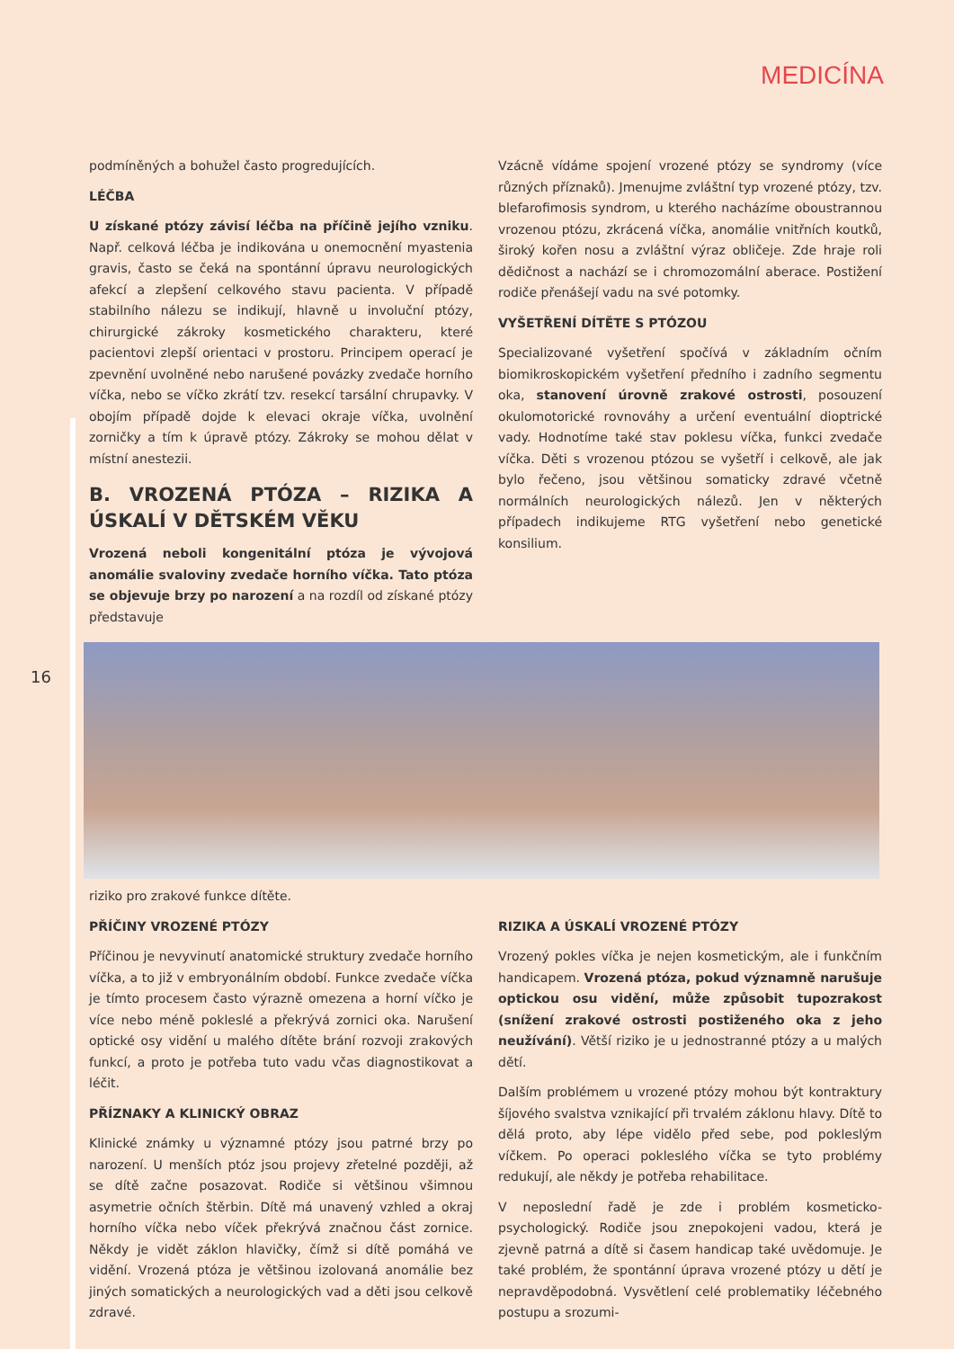MEDICÍNA
podmíněných a bohužel často progredujících.
LÉČBA
U získané ptózy závisí léčba na příčině jejího vzniku. Např. celková léčba je indikována u onemocnění myastenia gravis, často se čeká na spontánní úpravu neurologických afekcí a zlepšení celkového stavu pacienta. V případě stabilního nálezu se indikují, hlavně u involuční ptózy, chirurgické zákroky kosmetického charakteru, které pacientovi zlepší orientaci v prostoru. Principem operací je zpevnění uvolněné nebo narušené povázky zvedače horního víčka, nebo se víčko zkrátí tzv. resekcí tarsální chrupavky. V obojím případě dojde k elevaci okraje víčka, uvolnění zorničky a tím k úpravě ptózy. Zákroky se mohou dělat v místní anestezii.
B. VROZENÁ PTÓZA – RIZIKA A ÚSKALÍ V DĚTSKÉM VĚKU
Vrozená neboli kongenitální ptóza je vývojová anomálie svaloviny zvedače horního víčka. Tato ptóza se objevuje brzy po narození a na rozdíl od získané ptózy představuje
Vzácně vídáme spojení vrozené ptózy se syndromy (více různých příznaků). Jmenujme zvláštní typ vrozené ptózy, tzv. blefarofimosis syndrom, u kterého nacházíme oboustrannou vrozenou ptózu, zkrácená víčka, anomálie vnitřních koutků, široký kořen nosu a zvláštní výraz obličeje. Zde hraje roli dědičnost a nachází se i chromozomální aberace. Postižení rodiče přenášejí vadu na své potomky.
VYŠETŘENÍ DÍTĚTE S PTÓZOU
Specializované vyšetření spočívá v základním očním biomikroskopickém vyšetření předního i zadního segmentu oka, stanovení úrovně zrakové ostrosti, posouzení okulomotorické rovnováhy a určení eventuální dioptrické vady. Hodnotíme také stav poklesu víčka, funkci zvedače víčka. Děti s vrozenou ptózou se vyšetří i celkově, ale jak bylo řečeno, jsou většinou somaticky zdravé včetně normálních neurologických nálezů. Jen v některých případech indikujeme RTG vyšetření nebo genetické konsilium.
16
riziko pro zrakové funkce dítěte.
PŘÍČINY VROZENÉ PTÓZY
Příčinou je nevyvinutí anatomické struktury zvedače horního víčka, a to již v embryonálním období. Funkce zvedače víčka je tímto procesem často výrazně omezena a horní víčko je více nebo méně pokleslé a překrývá zornici oka. Narušení optické osy vidění u malého dítěte brání rozvoji zrakových funkcí, a proto je potřeba tuto vadu včas diagnostikovat a léčit.
PŘÍZNAKY A KLINICKÝ OBRAZ
Klinické známky u významné ptózy jsou patrné brzy po narození. U menších ptóz jsou projevy zřetelné později, až se dítě začne posazovat. Rodiče si většinou všimnou asymetrie očních štěrbin. Dítě má unavený vzhled a okraj horního víčka nebo víček překrývá značnou část zornice. Někdy je vidět záklon hlavičky, čímž si dítě pomáhá ve vidění. Vrozená ptóza je většinou izolovaná anomálie bez jiných somatických a neurologických vad a děti jsou celkově zdravé.
RIZIKA A ÚSKALÍ VROZENÉ PTÓZY
Vrozený pokles víčka je nejen kosmetickým, ale i funkčním handicapem. Vrozená ptóza, pokud významně narušuje optickou osu vidění, může způsobit tupozrakost (snížení zrakové ostrosti postiženého oka z jeho neužívání). Větší riziko je u jednostranné ptózy a u malých dětí.
Dalším problémem u vrozené ptózy mohou být kontraktury šíjového svalstva vznikající při trvalém záklonu hlavy. Dítě to dělá proto, aby lépe vidělo před sebe, pod pokleslým víčkem. Po operaci pokleslého víčka se tyto problémy redukují, ale někdy je potřeba rehabilitace.
V neposlední řadě je zde i problém kosmeticko-psychologický. Rodiče jsou znepokojeni vadou, která je zjevně patrná a dítě si časem handicap také uvědomuje. Je také problém, že spontánní úprava vrozené ptózy u dětí je nepravděpodobná. Vysvětlení celé problematiky léčebného postupu a srozumi-